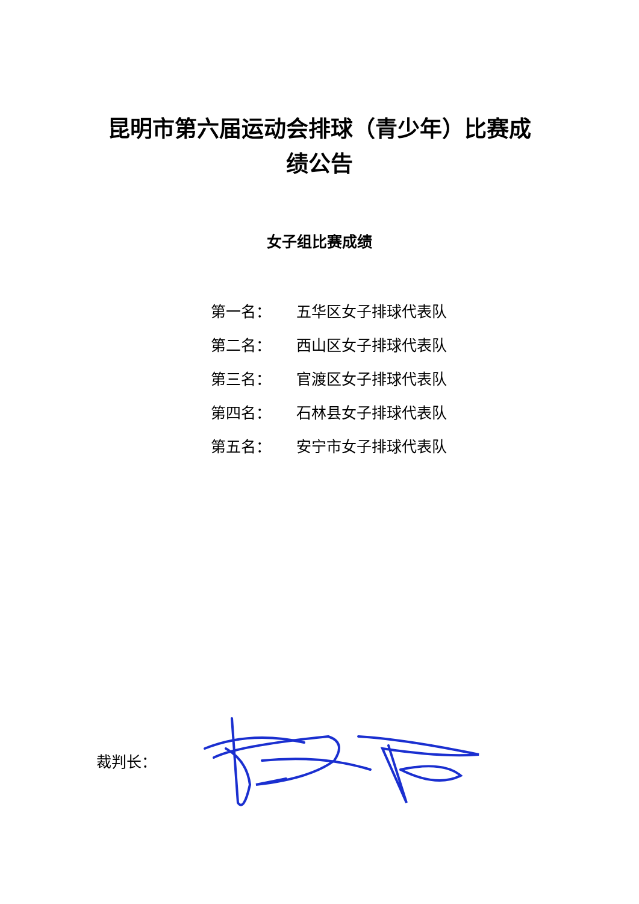昆明市第六届运动会排球（青少年）比赛成绩公告
女子组比赛成绩
第一名： 五华区女子排球代表队
第二名： 西山区女子排球代表队
第三名： 官渡区女子排球代表队
第四名： 石林县女子排球代表队
第五名： 安宁市女子排球代表队
裁判长：